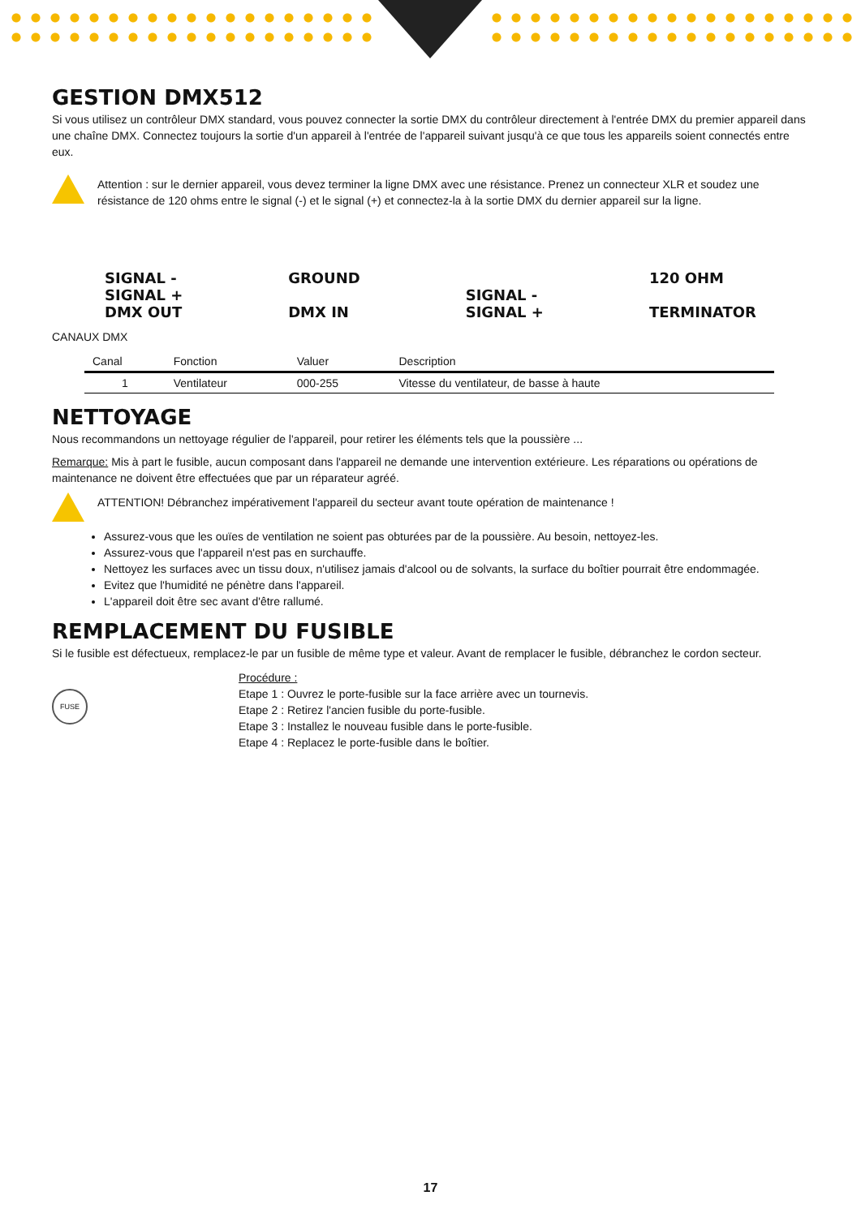GESTION DMX512
Si vous utilisez un contrôleur DMX standard, vous pouvez connecter la sortie DMX du contrôleur directement à l'entrée DMX du premier appareil dans une chaîne DMX. Connectez toujours la sortie d'un appareil à l'entrée de l'appareil suivant jusqu'à ce que tous les appareils soient connectés entre eux.
Attention : sur le dernier appareil, vous devez terminer la ligne DMX avec une résistance. Prenez un connecteur XLR et soudez une résistance de 120 ohms entre le signal (-) et le signal (+) et connectez-la à la sortie DMX du dernier appareil sur la ligne.
SIGNAL -
SIGNAL +
DMX OUT
GROUND
DMX IN
SIGNAL -
SIGNAL +
120 OHM
TERMINATOR
CANAUX DMX
| Canal | Fonction | Valuer | Description |
| --- | --- | --- | --- |
| 1 | Ventilateur | 000-255 | Vitesse du ventilateur, de basse à haute |
NETTOYAGE
Nous recommandons un nettoyage régulier de l'appareil, pour retirer les éléments tels que la poussière ...
Remarque: Mis à part le fusible, aucun composant dans l'appareil ne demande une intervention extérieure. Les réparations ou opérations de maintenance ne doivent être effectuées que par un réparateur agréé.
ATTENTION! Débranchez impérativement l'appareil du secteur avant toute opération de maintenance !
Assurez-vous que les ouïes de ventilation ne soient pas obturées par de la poussière. Au besoin, nettoyez-les.
Assurez-vous que l'appareil n'est pas en surchauffe.
Nettoyez les surfaces avec un tissu doux, n'utilisez jamais d'alcool ou de solvants, la surface du boîtier pourrait être endommagée.
Evitez que l'humidité ne pénètre dans l'appareil.
L'appareil doit être sec avant d'être rallumé.
REMPLACEMENT DU FUSIBLE
Si le fusible est défectueux, remplacez-le par un fusible de même type et valeur. Avant de remplacer le fusible, débranchez le cordon secteur.
FUSE
Procédure :
Etape 1 : Ouvrez le porte-fusible sur la face arrière avec un tournevis.
Etape 2 : Retirez l'ancien fusible du porte-fusible.
Etape 3 : Installez le nouveau fusible dans le porte-fusible.
Etape 4 : Replacez le porte-fusible dans le boîtier.
17